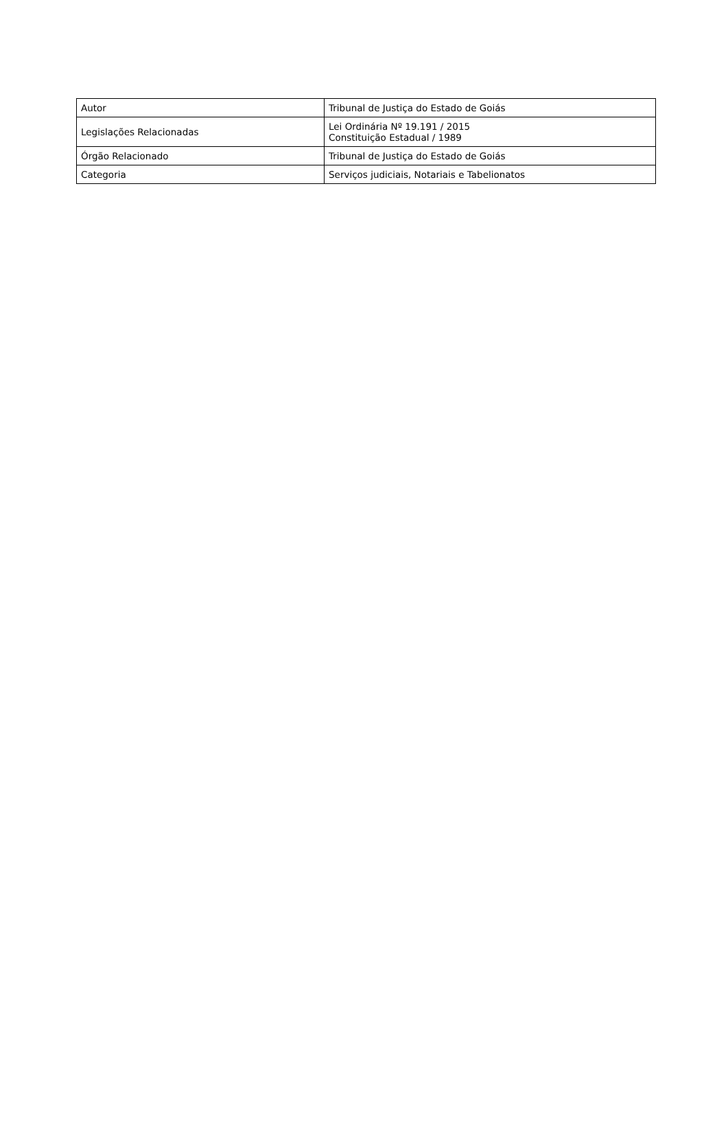| Autor | Tribunal de Justiça do Estado de Goiás |
| Legislações Relacionadas | Lei Ordinária Nº 19.191 / 2015 Constituição Estadual / 1989 |
| Órgão Relacionado | Tribunal de Justiça do Estado de Goiás |
| Categoria | Serviços judiciais, Notariais e Tabelionatos |